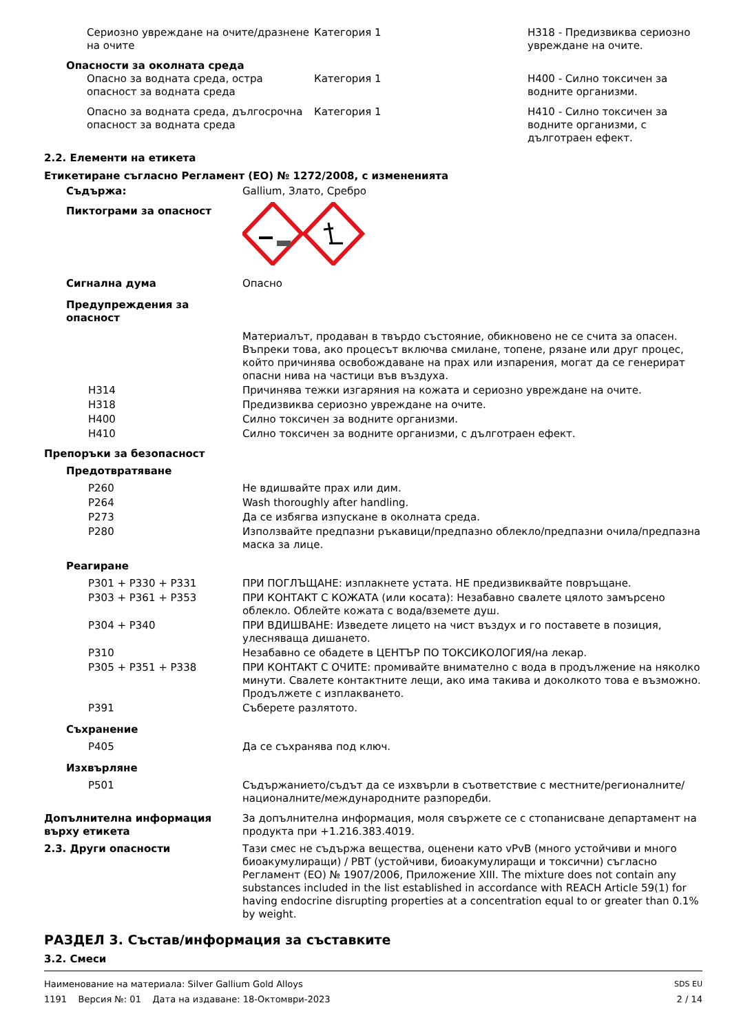| | Сериозно увреждане на очите/дразнене на очите | Категория 1 | H318 - Предизвиква сериозно увреждане на очите. |
| Опасности за околната среда | | | |
| | Опасно за водната среда, остра опасност за водната среда | Категория 1 | H400 - Силно токсичен за водните организми. |
| | Опасно за водната среда, дългосрочна опасност за водната среда | Категория 1 | H410 - Силно токсичен за водните организми, с дълготраен ефект. |
2.2. Елементи на етикета
Етикетиране съгласно Регламент (ЕО) № 1272/2008, с измененията
| Съдържа: | Gallium, Злато, Сребро |
| Пиктограми за опасност | |
| Сигнална дума | Опасно |
| Предупреждения за опасност | |
| | Материалът, продаван в твърдо състояние, обикновено не се счита за опасен. Въпреки това, ако процесът включва смилане, топене, рязане или друг процес, който причинява освобождаване на прах или изпарения, могат да се генерират опасни нива на частици във въздуха. |
| H314 | Причинява тежки изгаряния на кожата и сериозно увреждане на очите. |
| H318 | Предизвиква сериозно увреждане на очите. |
| H400 | Силно токсичен за водните организми. |
| H410 | Силно токсичен за водните организми, с дълготраен ефект. |
| Препоръки за безопасност | |
| Предотвратяване | |
| P260 | Не вдишвайте прах или дим. |
| P264 | Wash thoroughly after handling. |
| P273 | Да се избягва изпускане в околната среда. |
| P280 | Използвайте предпазни ръкавици/предпазно облекло/предпазни очила/предпазна маска за лице. |
| Реагиране | |
| P301 + P330 + P331 | ПРИ ПОГЛЪЩАНЕ: изплакнете устата. НЕ предизвиквайте повръщане. |
| P303 + P361 + P353 | ПРИ КОНТАКТ С КОЖАТА (или косата): Незабавно свалете цялото замърсено облекло. Облейте кожата с вода/вземете душ. |
| P304 + P340 | ПРИ ВДИШВАНЕ: Изведете лицето на чист въздух и го поставете в позиция, улесняваща дишането. |
| P310 | Незабавно се обадете в ЦЕНТЪР ПО ТОКСИКОЛОГИЯ/на лекар. |
| P305 + P351 + P338 | ПРИ КОНТАКТ С ОЧИТЕ: промивайте внимателно с вода в продължение на няколко минути. Свалете контактните лещи, ако има такива и доколкото това е възможно. Продължете с изплакването. |
| P391 | Съберете разлятото. |
| Съхранение | |
| P405 | Да се съхранява под ключ. |
| Изхвърляне | |
| P501 | Съдържанието/съдът да се изхвърли в съответствие с местните/регионалните/националните/международните разпоредби. |
| Допълнителна информация върху етикета | За допълнителна информация, моля свържете се с стопанисване департамент на продукта при +1.216.383.4019. |
| 2.3. Други опасности | Тази смес не съдържа вещества, оценени като vPvB (много устойчиви и много биоакумулиращи) / PBT (устойчиви, биоакумулиращи и токсични) съгласно Регламент (ЕО) № 1907/2006, Приложение XIII. The mixture does not contain any substances included in the list established in accordance with REACH Article 59(1) for having endocrine disrupting properties at a concentration equal to or greater than 0.1% by weight. |
РАЗДЕЛ 3. Състав/информация за съставките
3.2. Смеси
Наименование на материала: Silver Gallium Gold Alloys SDS EU
1191 Версия №: 01 Дата на издаване: 18-Октомври-2023 2 / 14